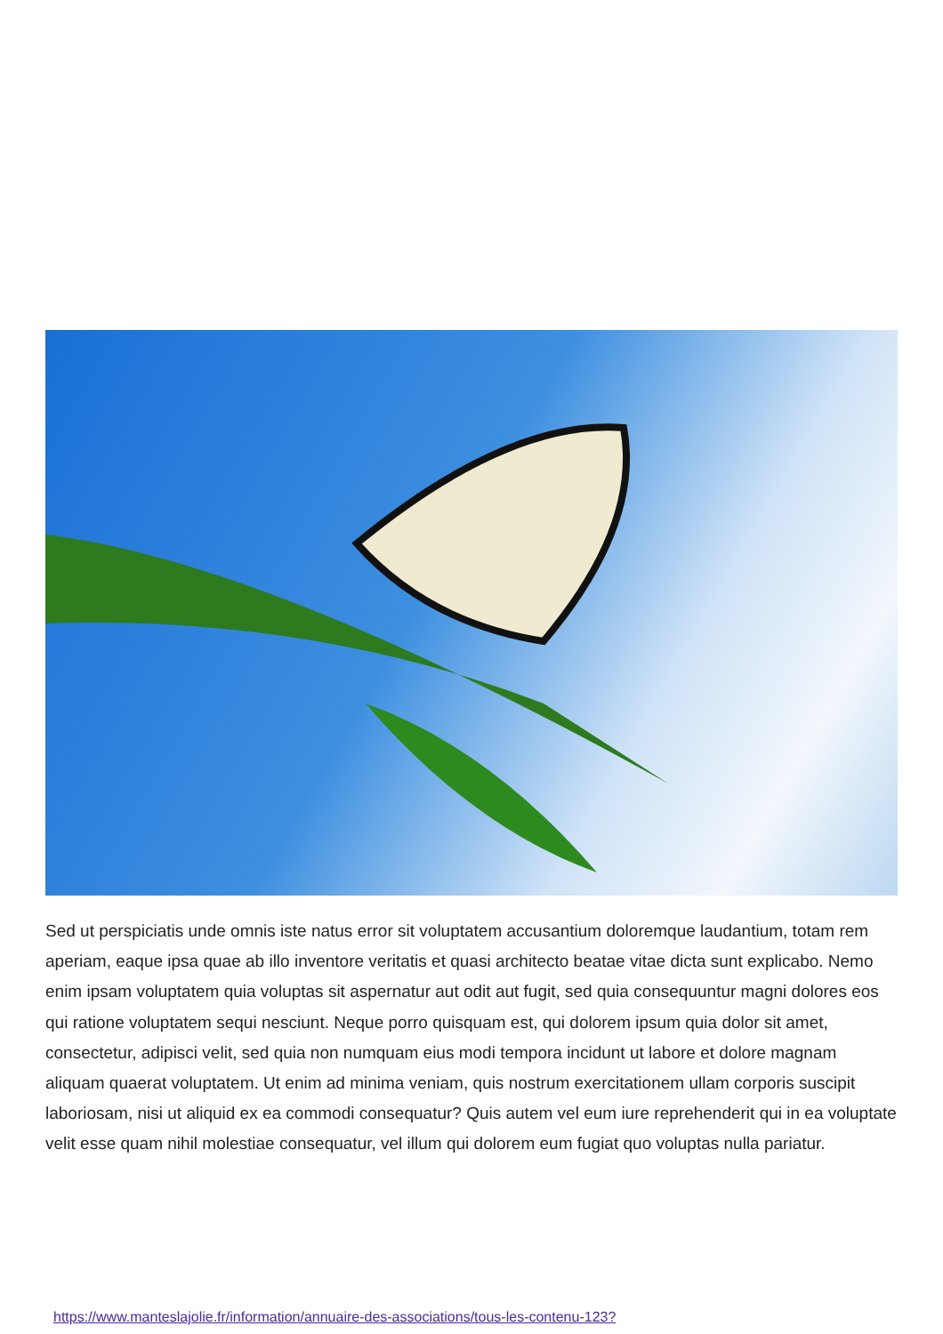Sed ut perspiciatis unde omnis iste natus error sit voluptatem accusantium doloremque laudantium, totam rem aperiam, eaque ipsa quae ab illo inventore veritatis et quasi architecto beatae vitae dicta sunt explicabo. Nemo enim ipsam voluptatem quia voluptas sit aspernatur aut odit aut fugit, sed quia consequuntur magni dolores eos qui ratione voluptatem sequi nesciunt. Neque porro quisquam est, qui dolorem ipsum quia dolor sit amet, consectetur, adipisci velit, sed quia non numquam eius modi tempora incidunt ut labore et dolore magnam aliquam quaerat voluptatem. Ut enim ad minima veniam, quis nostrum exercitationem ullam corporis suscipit laboriosam, nisi ut aliquid ex ea commodi consequatur? Quis autem vel eum iure reprehenderit qui in ea voluptate velit esse quam nihil molestiae consequatur, vel illum qui dolorem eum fugiat quo voluptas nulla pariatur.
https://www.manteslajolie.fr/information/annuaire-des-associations/tous-les-contenu-123?